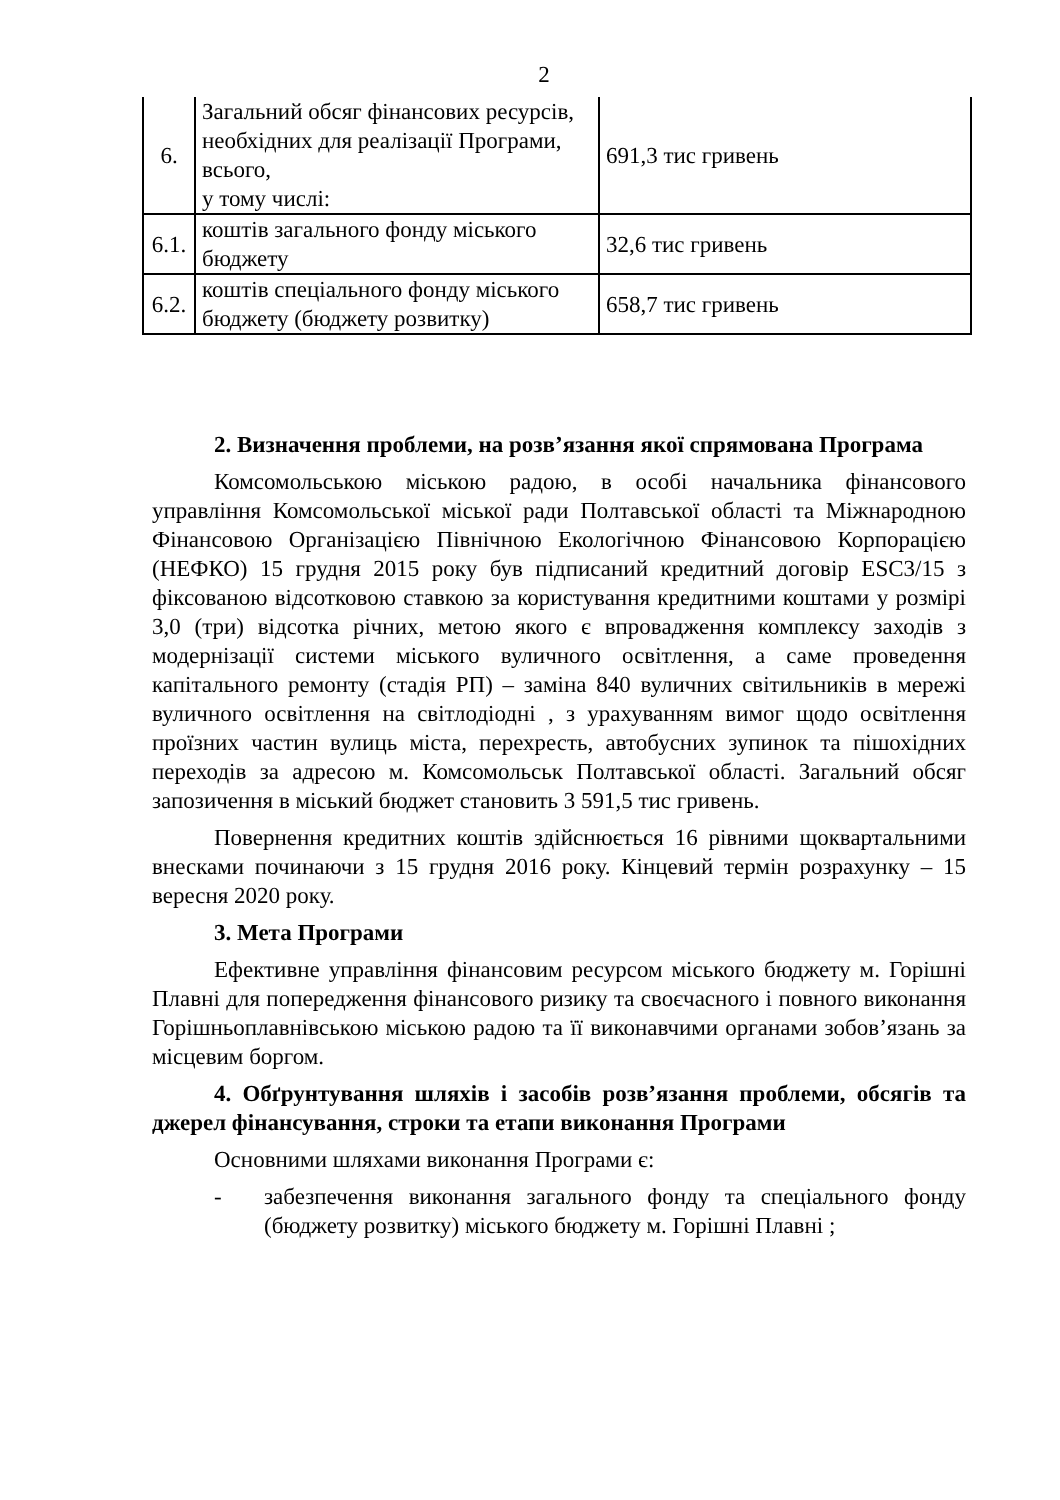2
| 6. | Загальний обсяг фінансових ресурсів, необхідних для реалізації Програми, всього, у тому числі: | 691,3 тис гривень |
| 6.1. | коштів загального фонду міського бюджету | 32,6 тис гривень |
| 6.2. | коштів спеціального фонду міського бюджету (бюджету розвитку) | 658,7 тис гривень |
2. Визначення проблеми, на розв’язання якої спрямована Програма
Комсомольською міською радою, в особі начальника фінансового управління Комсомольської міської ради Полтавської області та Міжнародною Фінансовою Організацією Північною Екологічною Фінансовою Корпорацією (НЕФКО) 15 грудня 2015 року був підписаний кредитний договір ESC3/15 з фіксованою відсотковою ставкою за користування кредитними коштами у розмірі 3,0 (три) відсотка річних, метою якого є впровадження комплексу заходів з модернізації системи міського вуличного освітлення, а саме проведення капітального ремонту (стадія РП) – заміна 840 вуличних світильників в мережі вуличного освітлення на світлодіодні , з урахуванням вимог щодо освітлення проїзних частин вулиць міста, перехресть, автобусних зупинок та пішохідних переходів за адресою м. Комсомольськ Полтавської області. Загальний обсяг запозичення в міський бюджет становить 3 591,5 тис гривень.
Повернення кредитних коштів здійснюється 16 рівними щоквартальними внесками починаючи з 15 грудня 2016 року. Кінцевий термін розрахунку – 15 вересня 2020 року.
3. Мета Програми
Ефективне управління фінансовим ресурсом міського бюджету м. Горішні Плавні для попередження фінансового ризику та своєчасного і повного виконання Горішньоплавнівською міською радою та її виконавчими органами зобов’язань за місцевим боргом.
4. Обґрунтування шляхів і засобів розв’язання проблеми, обсягів та джерел фінансування, строки та етапи виконання Програми
Основними шляхами виконання Програми є:
- забезпечення виконання загального фонду та спеціального фонду (бюджету розвитку) міського бюджету м. Горішні Плавні ;